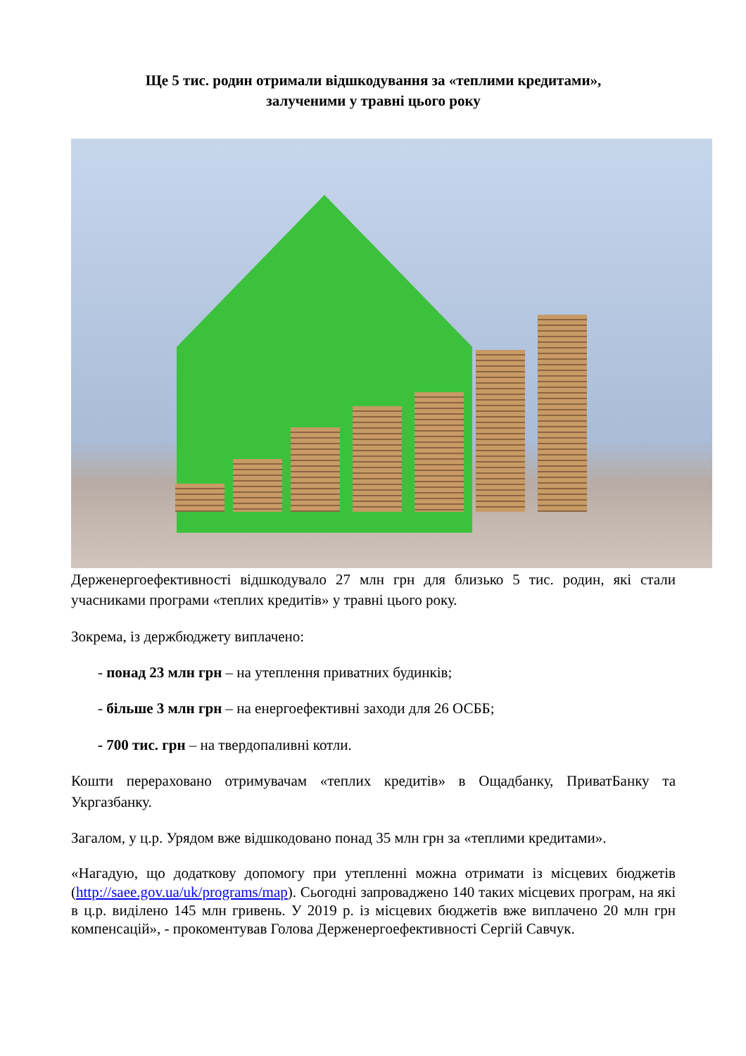Ще 5 тис. родин отримали відшкодування за «теплими кредитами»,
залученими у травні цього року
Держенергоефективності відшкодувало 27 млн грн для близько 5 тис. родин, які стали учасниками програми «теплих кредитів» у травні цього року.
Зокрема, із держбюджету виплачено:
- понад 23 млн грн – на утеплення приватних будинків;
- більше 3 млн грн – на енергоефективні заходи для 26 ОСББ;
- 700 тис. грн – на твердопаливні котли.
Кошти перераховано отримувачам «теплих кредитів» в Ощадбанку, ПриватБанку та Укргазбанку.
Загалом, у ц.р. Урядом вже відшкодовано понад 35 млн грн за «теплими кредитами».
«Нагадую, що додаткову допомогу при утепленні можна отримати із місцевих бюджетів (http://saee.gov.ua/uk/programs/map). Сьогодні запроваджено 140 таких місцевих програм, на які в ц.р. виділено 145 млн гривень. У 2019 р. із місцевих бюджетів вже виплачено 20 млн грн компенсацій», - прокоментував Голова Держенергоефективності Сергій Савчук.